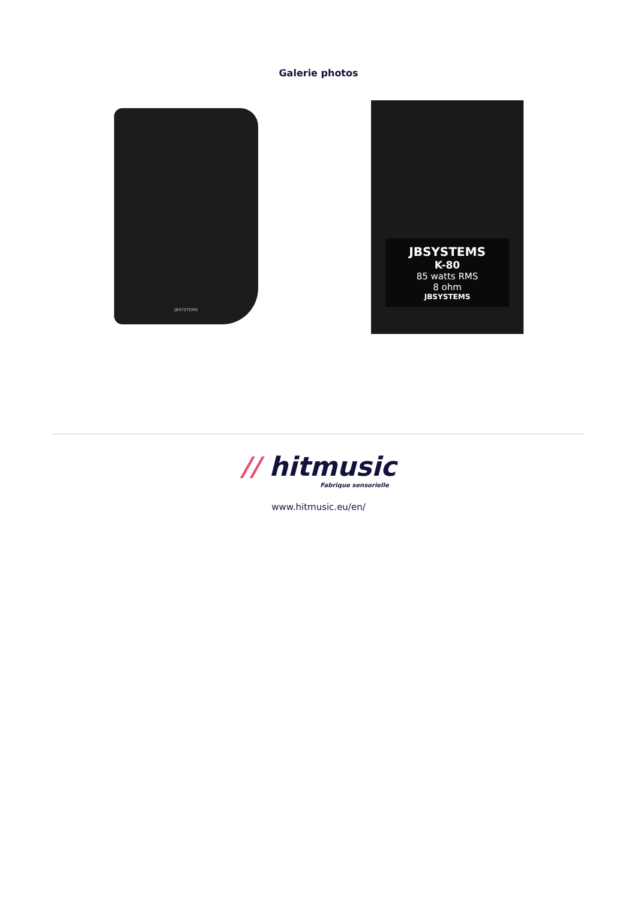Galerie photos
JBSYSTEMS
JBSYSTEMS
K-80
85 watts RMS
8 ohm
JBSYSTEMS
// hitmusic
Fabrique sensorielle
www.hitmusic.eu/en/